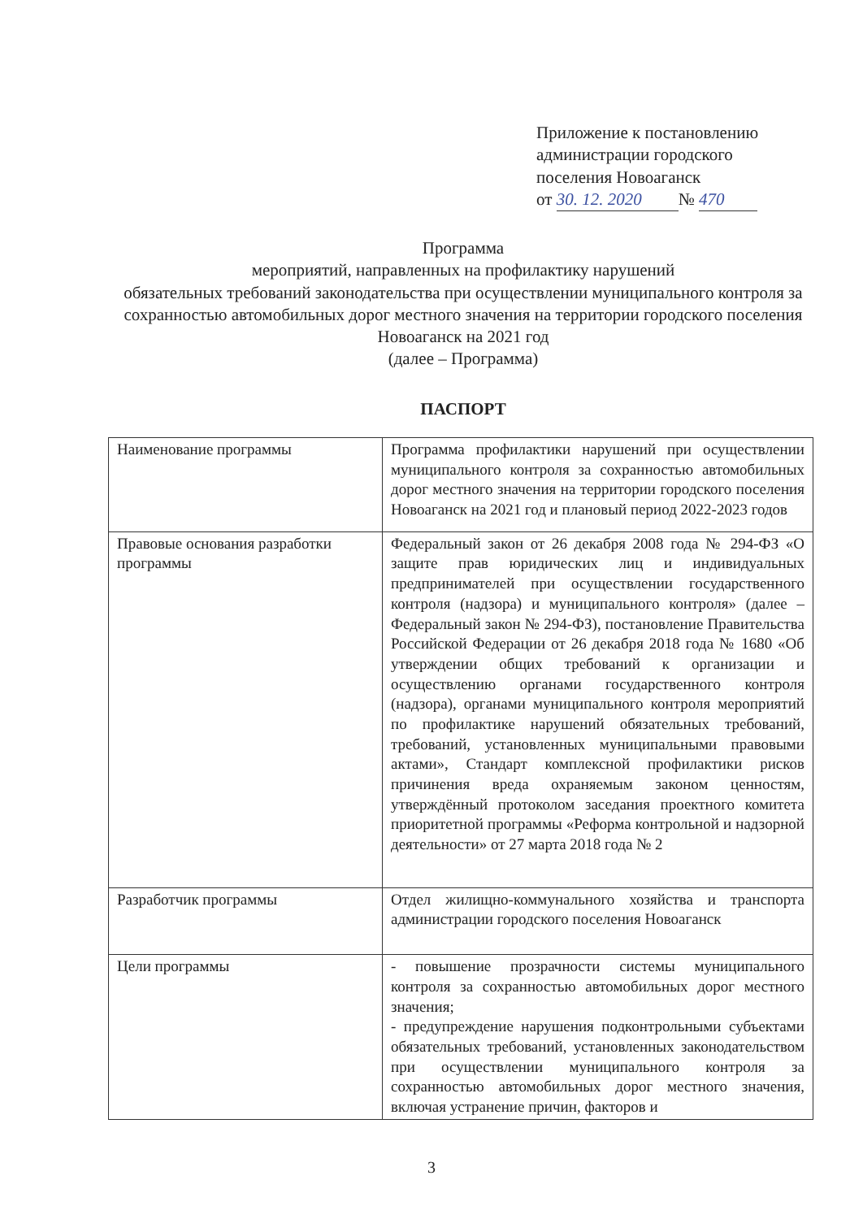Приложение к постановлению
администрации городского
поселения Новоаганск
от 30. 12. 2020 № 470
Программа
мероприятий, направленных на профилактику нарушений
обязательных требований законодательства при осуществлении муниципального контроля за сохранностью автомобильных дорог местного значения на территории городского поселения Новоаганск на 2021 год
(далее – Программа)
ПАСПОРТ
| Наименование программы | Программа профилактики нарушений при осуществлении муниципального контроля за сохранностью автомобильных дорог местного значения на территории городского поселения Новоаганск на 2021 год и плановый период 2022-2023 годов |
| Правовые основания разработки программы | Федеральный закон от 26 декабря 2008 года № 294-ФЗ «О защите прав юридических лиц и индивидуальных предпринимателей при осуществлении государственного контроля (надзора) и муниципального контроля» (далее – Федеральный закон № 294-ФЗ), постановление Правительства Российской Федерации от 26 декабря 2018 года № 1680 «Об утверждении общих требований к организации и осуществлению органами государственного контроля (надзора), органами муниципального контроля мероприятий по профилактике нарушений обязательных требований, требований, установленных муниципальными правовыми актами», Стандарт комплексной профилактики рисков причинения вреда охраняемым законом ценностям, утверждённый протоколом заседания проектного комитета приоритетной программы «Реформа контрольной и надзорной деятельности» от 27 марта 2018 года № 2 |
| Разработчик программы | Отдел жилищно-коммунального хозяйства и транспорта администрации городского поселения Новоаганск |
| Цели программы | - повышение прозрачности системы муниципального контроля за сохранностью автомобильных дорог местного значения; - предупреждение нарушения подконтрольными субъектами обязательных требований, установленных законодательством при осуществлении муниципального контроля за сохранностью автомобильных дорог местного значения, включая устранение причин, факторов и |
3